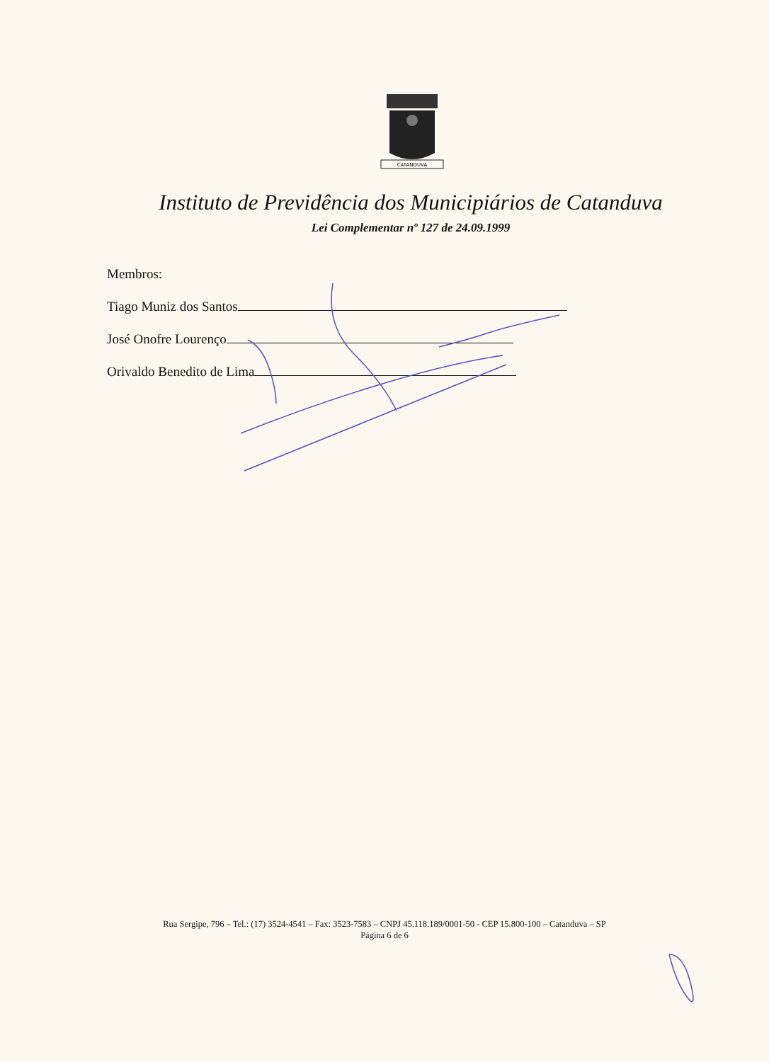CATANDUVA
Instituto de Previdência dos Municipiários de Catanduva
Lei Complementar nº 127 de 24.09.1999
Membros:
Tiago Muniz dos Santos
José Onofre Lourenço
Orivaldo Benedito de Lima
Rua Sergipe, 796 – Tel.: (17) 3524-4541 – Fax: 3523-7583 – CNPJ 45.118.189/0001-50 - CEP 15.800-100 – Catanduva – SP
Página 6 de 6